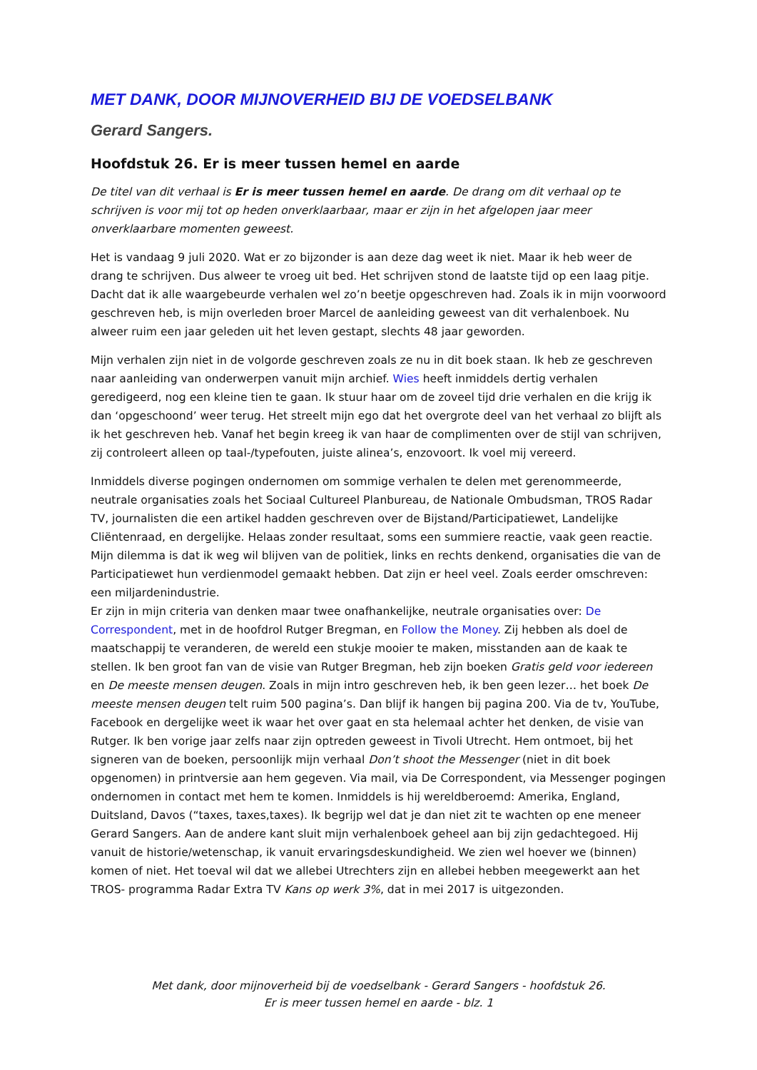MET DANK, DOOR MIJNOVERHEID BIJ DE VOEDSELBANK
Gerard Sangers.
Hoofdstuk 26. Er is meer tussen hemel en aarde
De titel van dit verhaal is Er is meer tussen hemel en aarde. De drang om dit verhaal op te schrijven is voor mij tot op heden onverklaarbaar, maar er zijn in het afgelopen jaar meer onverklaarbare momenten geweest.
Het is vandaag 9 juli 2020. Wat er zo bijzonder is aan deze dag weet ik niet. Maar ik heb weer de drang te schrijven. Dus alweer te vroeg uit bed. Het schrijven stond de laatste tijd op een laag pitje. Dacht dat ik alle waargebeurde verhalen wel zo’n beetje opgeschreven had. Zoals ik in mijn voorwoord geschreven heb, is mijn overleden broer Marcel de aanleiding geweest van dit verhalenboek. Nu alweer ruim een jaar geleden uit het leven gestapt, slechts 48 jaar geworden.
Mijn verhalen zijn niet in de volgorde geschreven zoals ze nu in dit boek staan. Ik heb ze geschreven naar aanleiding van onderwerpen vanuit mijn archief. Wies heeft inmiddels dertig verhalen geredigeerd, nog een kleine tien te gaan. Ik stuur haar om de zoveel tijd drie verhalen en die krijg ik dan ‘opgeschoond’ weer terug. Het streelt mijn ego dat het overgrote deel van het verhaal zo blijft als ik het geschreven heb. Vanaf het begin kreeg ik van haar de complimenten over de stijl van schrijven, zij controleert alleen op taal-/typefouten, juiste alinea’s, enzovoort. Ik voel mij vereerd.
Inmiddels diverse pogingen ondernomen om sommige verhalen te delen met gerenommeerde, neutrale organisaties zoals het Sociaal Cultureel Planbureau, de Nationale Ombudsman, TROS Radar TV, journalisten die een artikel hadden geschreven over de Bijstand/Participatiewet, Landelijke Cliëntenraad, en dergelijke. Helaas zonder resultaat, soms een summiere reactie, vaak geen reactie. Mijn dilemma is dat ik weg wil blijven van de politiek, links en rechts denkend, organisaties die van de Participatiewet hun verdienmodel gemaakt hebben. Dat zijn er heel veel. Zoals eerder omschreven: een miljardenindustrie.
Er zijn in mijn criteria van denken maar twee onafhankelijke, neutrale organisaties over: De Correspondent, met in de hoofdrol Rutger Bregman, en Follow the Money. Zij hebben als doel de maatschappij te veranderen, de wereld een stukje mooier te maken, misstanden aan de kaak te stellen. Ik ben groot fan van de visie van Rutger Bregman, heb zijn boeken Gratis geld voor iedereen en De meeste mensen deugen. Zoals in mijn intro geschreven heb, ik ben geen lezer… het boek De meeste mensen deugen telt ruim 500 pagina’s. Dan blijf ik hangen bij pagina 200. Via de tv, YouTube, Facebook en dergelijke weet ik waar het over gaat en sta helemaal achter het denken, de visie van Rutger. Ik ben vorige jaar zelfs naar zijn optreden geweest in Tivoli Utrecht. Hem ontmoet, bij het signeren van de boeken, persoonlijk mijn verhaal Don’t shoot the Messenger (niet in dit boek opgenomen) in printversie aan hem gegeven. Via mail, via De Correspondent, via Messenger pogingen ondernomen in contact met hem te komen. Inmiddels is hij wereldberoemd: Amerika, England, Duitsland, Davos (“taxes, taxes,taxes). Ik begrijp wel dat je dan niet zit te wachten op ene meneer Gerard Sangers. Aan de andere kant sluit mijn verhalenboek geheel aan bij zijn gedachtegoed. Hij vanuit de historie/wetenschap, ik vanuit ervaringsdeskundigheid. We zien wel hoever we (binnen) komen of niet. Het toeval wil dat we allebei Utrechters zijn en allebei hebben meegewerkt aan het TROS- programma Radar Extra TV Kans op werk 3%, dat in mei 2017 is uitgezonden.
Met dank, door mijnoverheid bij de voedselbank - Gerard Sangers - hoofdstuk 26.
Er is meer tussen hemel en aarde - blz. 1